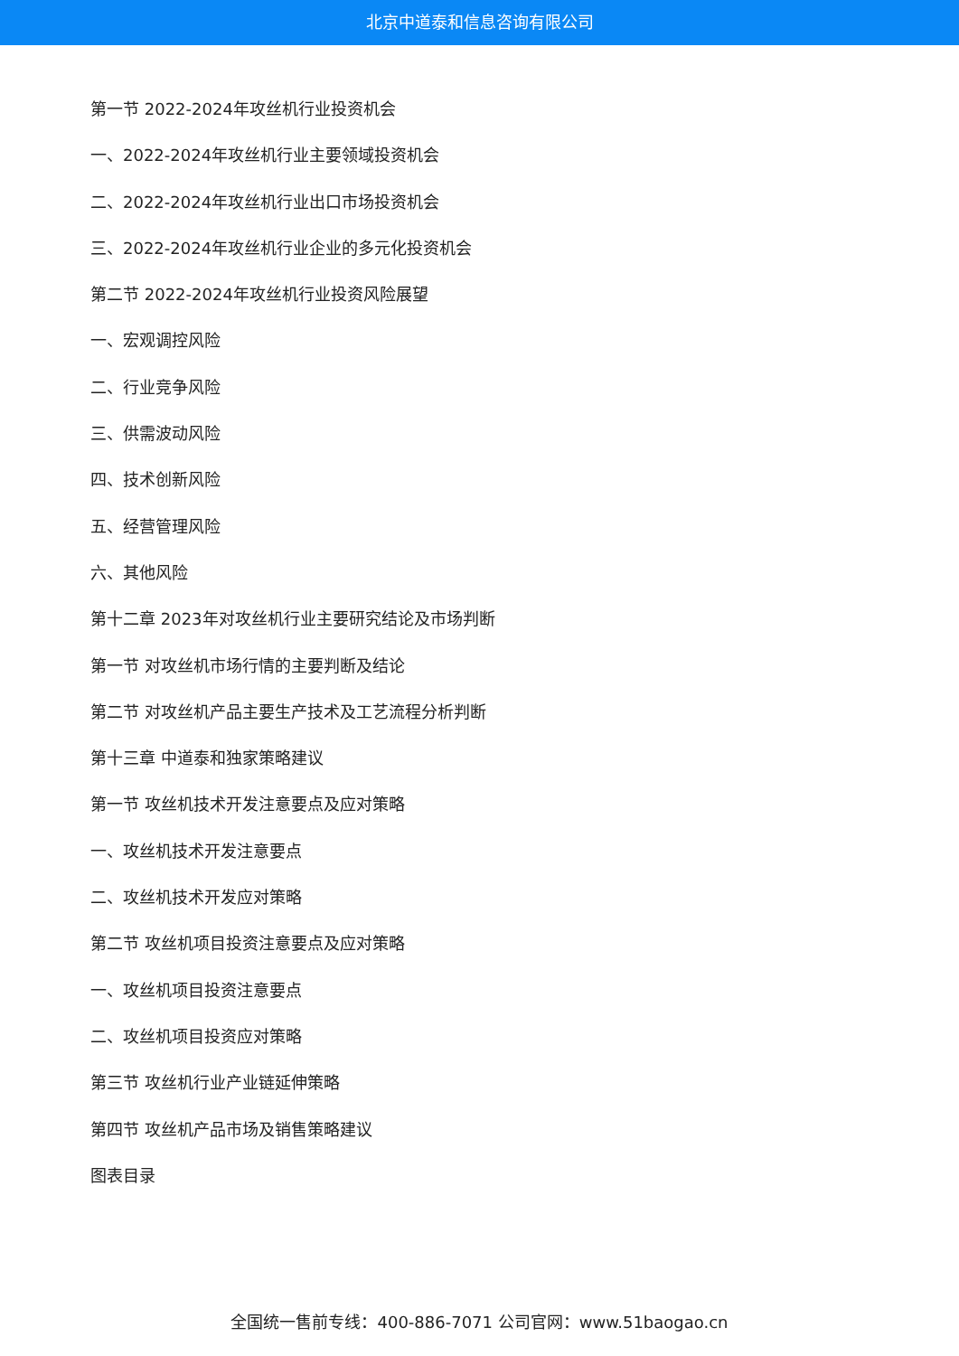北京中道泰和信息咨询有限公司
第一节 2022-2024年攻丝机行业投资机会
一、2022-2024年攻丝机行业主要领域投资机会
二、2022-2024年攻丝机行业出口市场投资机会
三、2022-2024年攻丝机行业企业的多元化投资机会
第二节 2022-2024年攻丝机行业投资风险展望
一、宏观调控风险
二、行业竞争风险
三、供需波动风险
四、技术创新风险
五、经营管理风险
六、其他风险
第十二章 2023年对攻丝机行业主要研究结论及市场判断
第一节 对攻丝机市场行情的主要判断及结论
第二节 对攻丝机产品主要生产技术及工艺流程分析判断
第十三章 中道泰和独家策略建议
第一节 攻丝机技术开发注意要点及应对策略
一、攻丝机技术开发注意要点
二、攻丝机技术开发应对策略
第二节 攻丝机项目投资注意要点及应对策略
一、攻丝机项目投资注意要点
二、攻丝机项目投资应对策略
第三节 攻丝机行业产业链延伸策略
第四节 攻丝机产品市场及销售策略建议
图表目录
全国统一售前专线：400-886-7071 公司官网：www.51baogao.cn